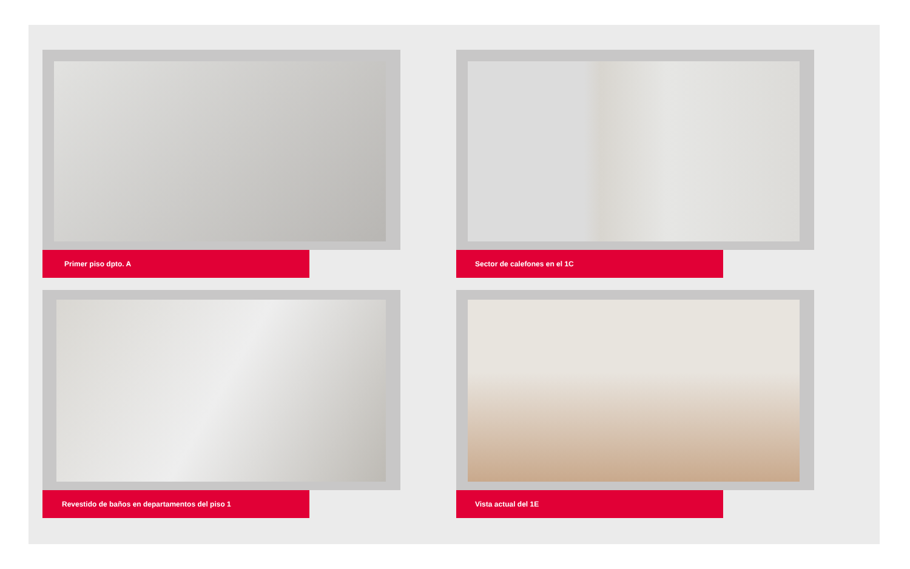Primer piso dpto. A
Sector de calefones en el 1C
Revestido de baños en departamentos del piso 1
Vista actual del 1E